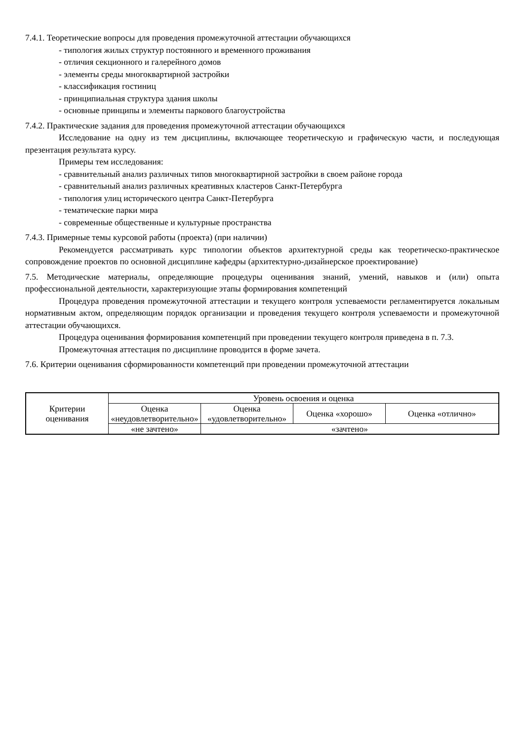7.4.1. Теоретические вопросы для проведения промежуточной аттестации обучающихся
- типология жилых структур постоянного и временного проживания
- отличия секционного и галерейного домов
- элементы среды многоквартирной застройки
- классификация гостиниц
- принципиальная структура здания школы
- основные принципы и элементы паркового благоустройства
7.4.2. Практические задания для проведения промежуточной аттестации обучающихся
Исследование на одну из тем дисциплины, включающее теоретическую и графическую части, и последующая презентация результата курсу.
Примеры тем исследования:
- сравнительный анализ различных типов многоквартирной застройки в своем районе города
- сравнительный анализ различных креативных кластеров Санкт-Петербурга
- типология улиц исторического центра Санкт-Петербурга
- тематические парки мира
- современные общественные и культурные пространства
7.4.3. Примерные темы курсовой работы (проекта) (при наличии)
Рекомендуется рассматривать курс типологии объектов архитектурной среды как теоретическо-практическое сопровождение проектов по основной дисциплине кафедры (архитектурно-дизайнерское проектирование)
7.5. Методические материалы, определяющие процедуры оценивания знаний, умений, навыков и (или) опыта профессиональной деятельности, характеризующие этапы формирования компетенций
Процедура проведения промежуточной аттестации и текущего контроля успеваемости регламентируется локальным нормативным актом, определяющим порядок организации и проведения текущего контроля успеваемости и промежуточной аттестации обучающихся.
Процедура оценивания формирования компетенций при проведении текущего контроля приведена в п. 7.3.
Промежуточная аттестация по дисциплине проводится в форме зачета.
7.6. Критерии оценивания сформированности компетенций при проведении промежуточной аттестации
| Критерии оценивания | Уровень освоения и оценка | | | |
| | Оценка «неудовлетворительно» | Оценка «удовлетворительно» | Оценка «хорошо» | Оценка «отлично» |
| | «не зачтено» | «зачтено» | | |